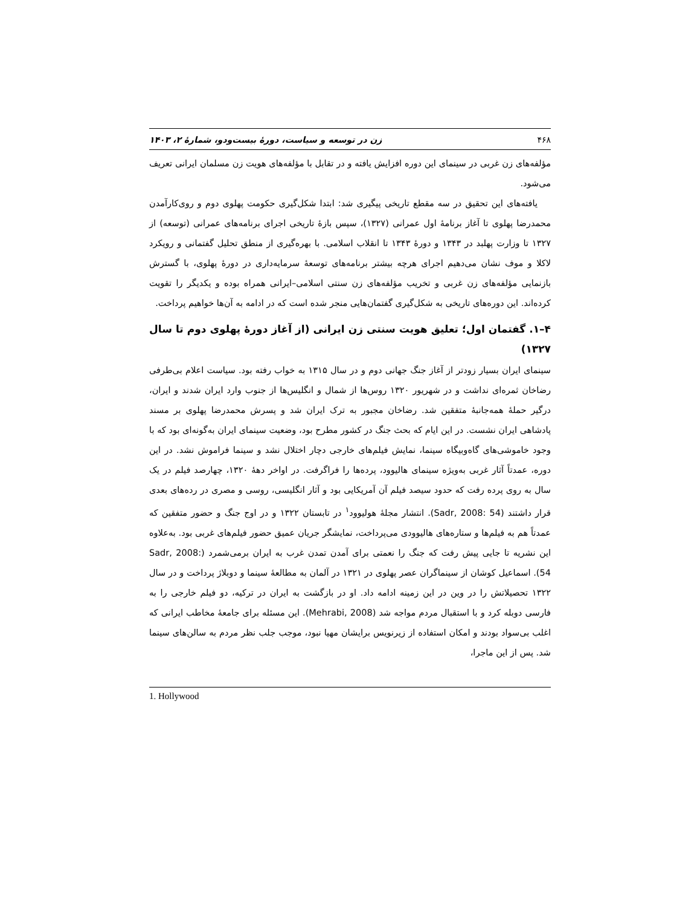۴۶۸ زن در توسعه و سیاست، دورهٔ بیست‌ودو، شمارهٔ ۲، ۱۴۰۳
مؤلفه‌های زن غربی در سینمای این دوره افزایش یافته و در تقابل با مؤلفه‌های هویت زن مسلمان ایرانی تعریف می‌شود.
یافته‌های این تحقیق در سه مقطع تاریخی پیگیری شد: ابتدا شکل‌گیری حکومت پهلوی دوم و روی‌کارآمدن محمدرضا پهلوی تا آغاز برنامهٔ اول عمرانی (۱۳۲۷)، سپس بازهٔ تاریخی اجرای برنامه‌های عمرانی (توسعه) از ۱۳۲۷ تا وزارت پهلبد در ۱۳۴۳ و دورهٔ ۱۳۴۳ تا انقلاب اسلامی. با بهره‌گیری از منطق تحلیل گفتمانی و رویکرد لاکلا و موف نشان می‌دهیم اجرای هرچه بیشتر برنامه‌های توسعهٔ سرمایه‌داری در دورهٔ پهلوی، با گسترش بازنمایی مؤلفه‌های زن غربی و تخریب مؤلفه‌های زن سنتی اسلامی–ایرانی همراه بوده و یکدیگر را تقویت کرده‌اند. این دوره‌های تاریخی به شکل‌گیری گفتمان‌هایی منجر شده است که در ادامه به آن‌ها خواهیم پرداخت.
۴–۱. گفتمان اول؛ تعلیق هویت سنتی زن ایرانی (از آغاز دورهٔ پهلوی دوم تا سال ۱۳۲۷)
سینمای ایران بسیار زودتر از آغاز جنگ جهانی دوم و در سال ۱۳۱۵ به خواب رفته بود. سیاست اعلام بی‌طرفی رضاخان ثمره‌ای نداشت و در شهریور ۱۳۲۰ روس‌ها از شمال و انگلیس‌ها از جنوب وارد ایران شدند و ایران، درگیر حملهٔ همه‌جانبهٔ متفقین شد. رضاخان مجبور به ترک ایران شد و پسرش محمدرضا پهلوی بر مسند پادشاهی ایران نشست. در این ایام که بحث جنگ در کشور مطرح بود، وضعیت سینمای ایران به‌گونه‌ای بود که با وجود خاموشی‌های گاه‌وبیگاه سینما، نمایش فیلم‌های خارجی دچار اختلال نشد و سینما فراموش نشد. در این دوره، عمدتاً آثار غربی به‌ویژه سینمای هالیوود، پرده‌ها را فراگرفت. در اواخر دههٔ ۱۳۲۰، چهارصد فیلم در یک سال به روی پرده رفت که حدود سیصد فیلم آن آمریکایی بود و آثار انگلیسی، روسی و مصری در رده‌های بعدی قرار داشتند (Sadr, 2008: 54). انتشار مجلهٔ هولیوود<sup>۱</sup> در تابستان ۱۳۲۲ و در اوج جنگ و حضور متفقین که عمدتاً هم به فیلم‌ها و ستاره‌های هالیوودی می‌پرداخت، نمایشگر جریان عمیق حضور فیلم‌های غربی بود. به‌علاوه این نشریه تا جایی پیش رفت که جنگ را نعمتی برای آمدن تمدن غرب به ایران برمی‌شمرد (Sadr, 2008: 54). اسماعیل کوشان از سینماگران عصر پهلوی در ۱۳۲۱ در آلمان به مطالعهٔ سینما و دوبلاژ پرداخت و در سال ۱۳۲۲ تحصیلاتش را در وین در این زمینه ادامه داد. او در بازگشت به ایران در ترکیه، دو فیلم خارجی را به فارسی دوبله کرد و با استقبال مردم مواجه شد (Mehrabi, 2008). این مسئله برای جامعهٔ مخاطب ایرانی که اغلب بی‌سواد بودند و امکان استفاده از زیرنویس برایشان مهیا نبود، موجب جلب نظر مردم به سالن‌های سینما شد. پس از این ماجرا،
1. Hollywood